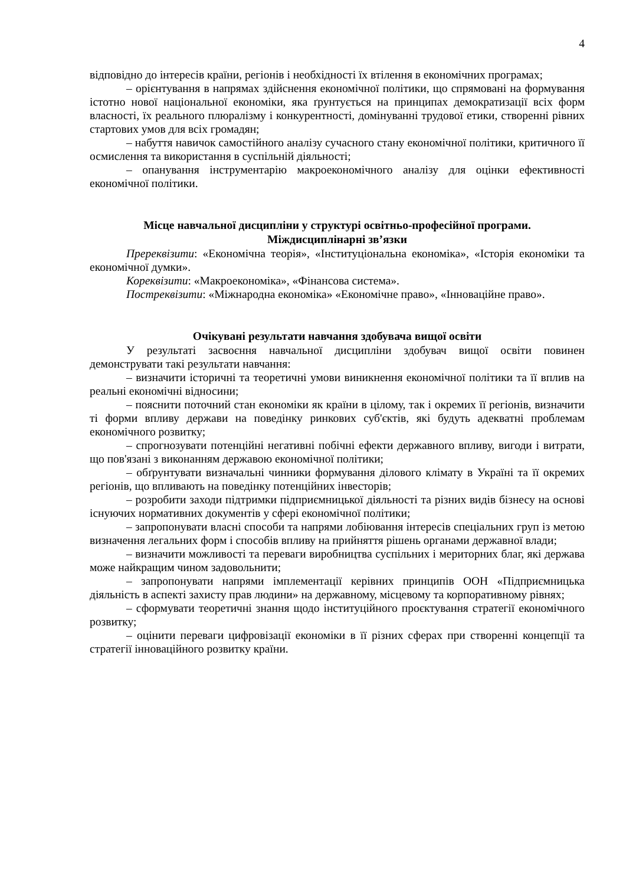4
відповідно до інтересів країни, регіонів і необхідності їх втілення в економічних програмах;
– орієнтування в напрямах здійснення економічної політики, що спрямовані на формування істотно нової національної економіки, яка ґрунтується на принципах демократизації всіх форм власності, їх реального плюралізму і конкурентності, домінуванні трудової етики, створенні рівних стартових умов для всіх громадян;
– набуття навичок самостійного аналізу сучасного стану економічної політики, критичного її осмислення та використання в суспільній діяльності;
– опанування інструментарію макроекономічного аналізу для оцінки ефективності економічної політики.
Місце навчальної дисципліни у структурі освітньо-професійної програми.
Міждисциплінарні зв’язки
Пререквізити: «Економічна теорія», «Інституціональна економіка», «Історія економіки та економічної думки».
Кореквізити: «Макроекономіка», «Фінансова система».
Постреквізити: «Міжнародна економіка» «Економічне право», «Інноваційне право».
Очікувані результати навчання здобувача вищої освіти
У результаті засвоєння навчальної дисципліни здобувач вищої освіти повинен демонструвати такі результати навчання:
– визначити історичні та теоретичні умови виникнення економічної політики та її вплив на реальні економічні відносини;
– пояснити поточний стан економіки як країни в цілому, так і окремих її регіонів, визначити ті форми впливу держави на поведінку ринкових суб'єктів, які будуть адекватні проблемам економічного розвитку;
– спрогнозувати потенційні негативні побічні ефекти державного впливу, вигоди і витрати, що пов'язані з виконанням державою економічної політики;
– обґрунтувати визначальні чинники формування ділового клімату в Україні та її окремих регіонів, що впливають на поведінку потенційних інвесторів;
– розробити заходи підтримки підприємницької діяльності та різних видів бізнесу на основі існуючих нормативних документів у сфері економічної політики;
– запропонувати власні способи та напрями лобіювання інтересів спеціальних груп із метою визначення легальних форм і способів впливу на прийняття рішень органами державної влади;
– визначити можливості та переваги виробництва суспільних і мериторних благ, які держава може найкращим чином задовольнити;
– запропонувати напрями імплементації керівних принципів ООН «Підприємницька діяльність в аспекті захисту прав людини» на державному, місцевому та корпоративному рівнях;
– сформувати теоретичні знання щодо інституційного проєктування стратегії економічного розвитку;
– оцінити переваги цифровізації економіки в її різних сферах при створенні концепції та стратегії інноваційного розвитку країни.